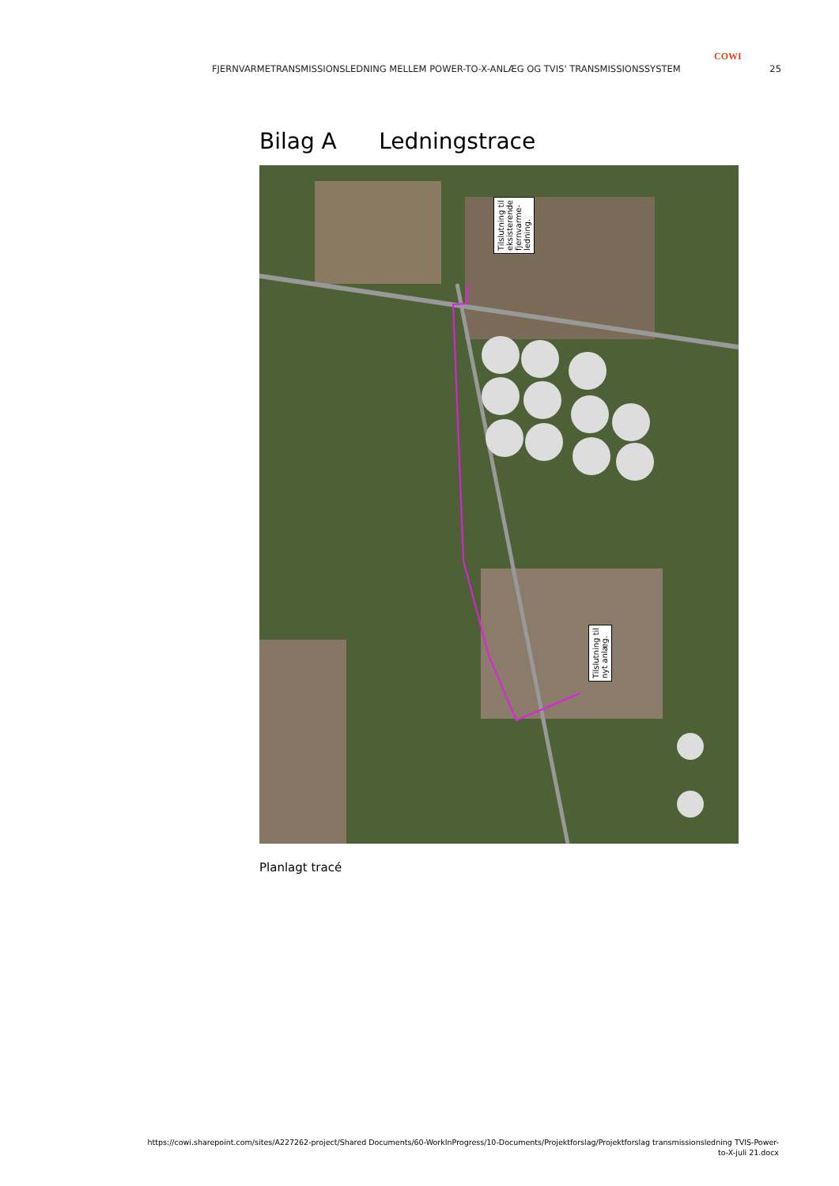COWI
FJERNVARMETRANSMISSIONSLEDNING MELLEM POWER-TO-X-ANLÆG OG TVIS' TRANSMISSIONSSYSTEM 25
Bilag A Ledningstrace
Tilslutning til
eksisterende
fjernvarme-
ledning.
Tilslutning til
nyt anlæg.
Planlagt tracé
https://cowi.sharepoint.com/sites/A227262-project/Shared Documents/60-WorkInProgress/10-Documents/Projektforslag/Projektforslag transmissionsledning TVIS-Power-
to-X-juli 21.docx